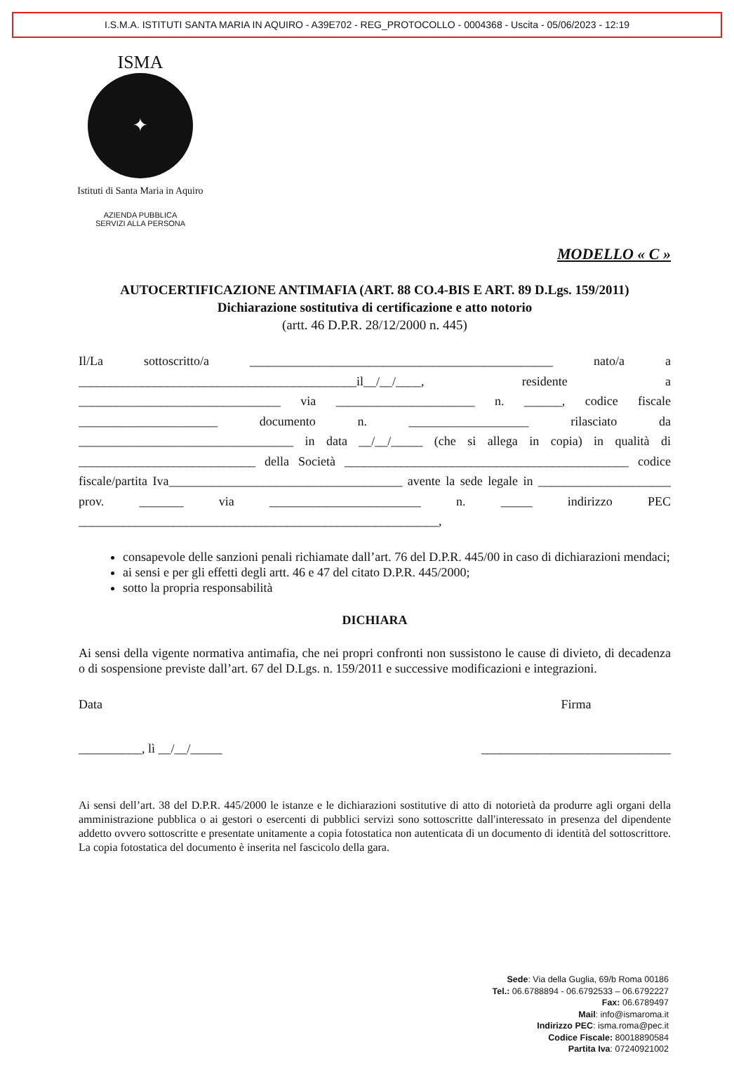I.S.M.A. ISTITUTI SANTA MARIA IN AQUIRO - A39E702 - REG_PROTOCOLLO - 0004368 - Uscita - 05/06/2023 - 12:19
ISMA
✦
Istituti di Santa Maria in Aquiro
AZIENDA PUBBLICA
SERVIZI ALLA PERSONA
MODELLO « C »
AUTOCERTIFICAZIONE ANTIMAFIA (ART. 88 CO.4-BIS E ART. 89 D.Lgs. 159/2011)
Dichiarazione sostitutiva di certificazione e atto notorio
(artt. 46 D.P.R. 28/12/2000 n. 445)
Il/La sottoscritto/a ________________________________________________ nato/a a ____________________________________________il__/__/____, residente a ________________________________ via ______________________ n. ______, codice fiscale ______________________ documento n. ___________________ rilasciato da __________________________________ in data __/__/_____ (che si allega in copia) in qualità di ____________________________ della Società _____________________________________________ codice fiscale/partita Iva_____________________________________ avente la sede legale in _____________________ prov. _______ via ________________________ n. _____ indirizzo PEC _________________________________________________________,
consapevole delle sanzioni penali richiamate dall’art. 76 del D.P.R. 445/00 in caso di dichiarazioni mendaci;
ai sensi e per gli effetti degli artt. 46 e 47 del citato D.P.R. 445/2000;
sotto la propria responsabilità
DICHIARA
Ai sensi della vigente normativa antimafia, che nei propri confronti non sussistono le cause di divieto, di decadenza o di sospensione previste dall’art. 67 del D.Lgs. n. 159/2011 e successive modificazioni e integrazioni.
Data
__________, lì __/__/_____
Firma
______________________________
Ai sensi dell’art. 38 del D.P.R. 445/2000 le istanze e le dichiarazioni sostitutive di atto di notorietà da produrre agli organi della amministrazione pubblica o ai gestori o esercenti di pubblici servizi sono sottoscritte dall'interessato in presenza del dipendente addetto ovvero sottoscritte e presentate unitamente a copia fotostatica non autenticata di un documento di identità del sottoscrittore. La copia fotostatica del documento è inserita nel fascicolo della gara.
Sede: Via della Guglia, 69/b Roma 00186
Tel.: 06.6788894 - 06.6792533 – 06.6792227
Fax: 06.6789497
Mail: info@ismaroma.it
Indirizzo PEC: isma.roma@pec.it
Codice Fiscale: 80018890584
Partita Iva: 07240921002